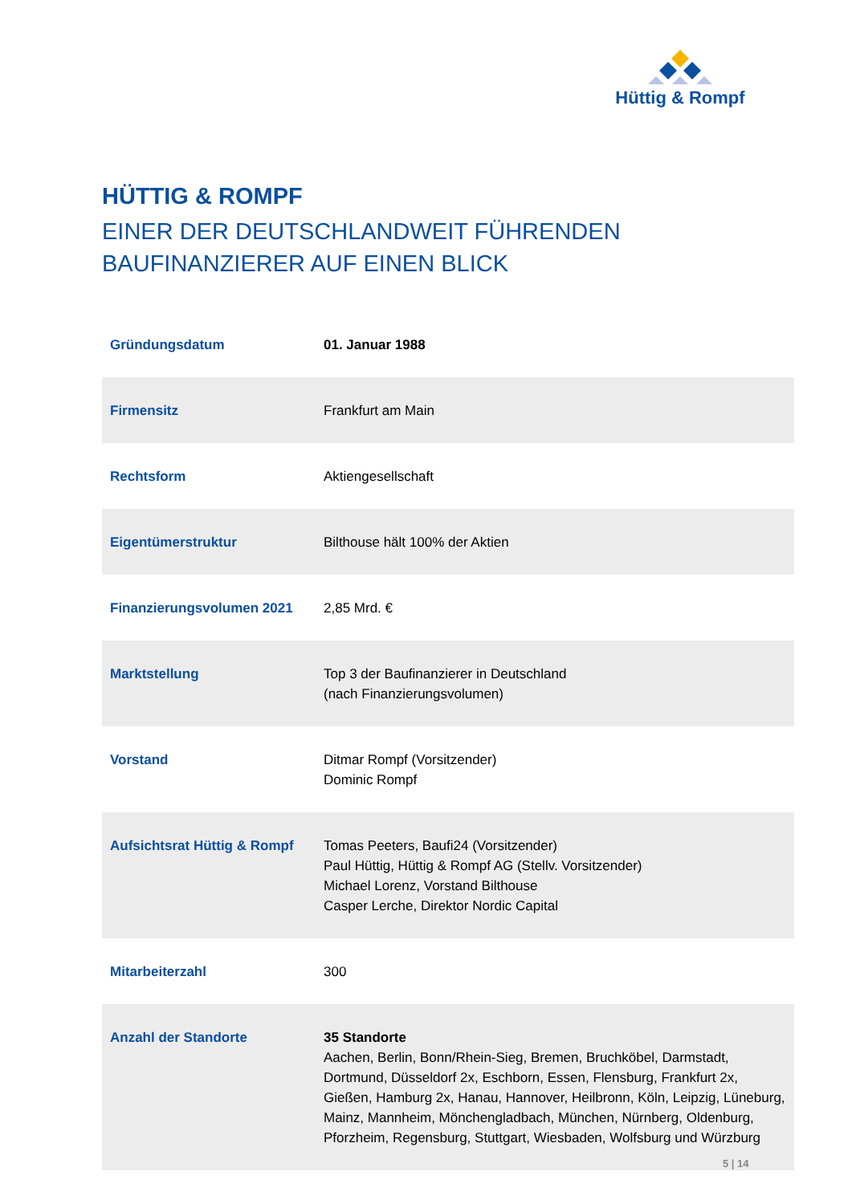Hüttig & Rompf
HÜTTIG & ROMPF
EINER DER DEUTSCHLANDWEIT FÜHRENDEN
BAUFINANZIERER AUF EINEN BLICK
| Gründungsdatum | 01. Januar 1988 |
| Firmensitz | Frankfurt am Main |
| Rechtsform | Aktiengesellschaft |
| Eigentümerstruktur | Bilthouse hält 100% der Aktien |
| Finanzierungsvolumen 2021 | 2,85 Mrd. € |
| Marktstellung | Top 3 der Baufinanzierer in Deutschland (nach Finanzierungsvolumen) |
| Vorstand | Ditmar Rompf (Vorsitzender) Dominic Rompf |
| Aufsichtsrat Hüttig & Rompf | Tomas Peeters, Baufi24 (Vorsitzender) Paul Hüttig, Hüttig & Rompf AG (Stellv. Vorsitzender) Michael Lorenz, Vorstand Bilthouse Casper Lerche, Direktor Nordic Capital |
| Mitarbeiterzahl | 300 |
| Anzahl der Standorte | 35 Standorte Aachen, Berlin, Bonn/Rhein-Sieg, Bremen, Bruchköbel, Darmstadt, Dortmund, Düsseldorf 2x, Eschborn, Essen, Flensburg, Frankfurt 2x, Gießen, Hamburg 2x, Hanau, Hannover, Heilbronn, Köln, Leipzig, Lüneburg, Mainz, Mannheim, Mönchengladbach, München, Nürnberg, Oldenburg, Pforzheim, Regensburg, Stuttgart, Wiesbaden, Wolfsburg und Würzburg |
5 | 14